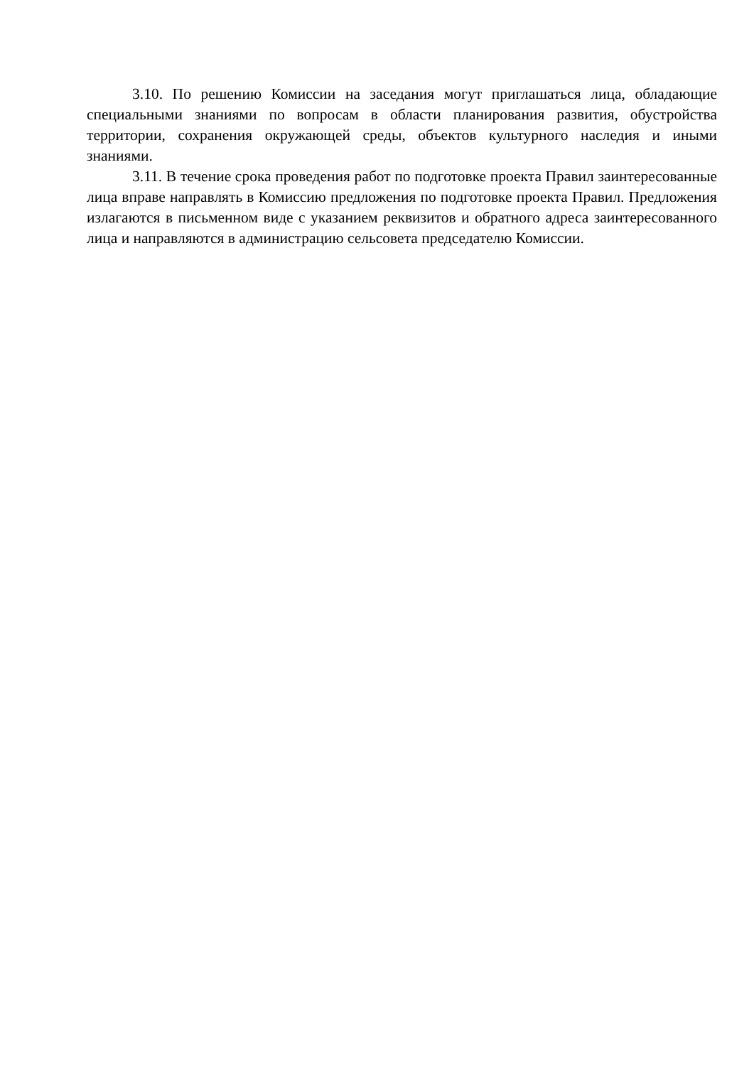3.10. По решению Комиссии на заседания могут приглашаться лица, обладающие специальными знаниями по вопросам в области планирования развития, обустройства территории, сохранения окружающей среды, объектов культурного наследия и иными знаниями.
3.11. В течение срока проведения работ по подготовке проекта Правил заинтересованные лица вправе направлять в Комиссию предложения по подготовке проекта Правил. Предложения излагаются в письменном виде с указанием реквизитов и обратного адреса заинтересованного лица и направляются в администрацию сельсовета председателю Комиссии.